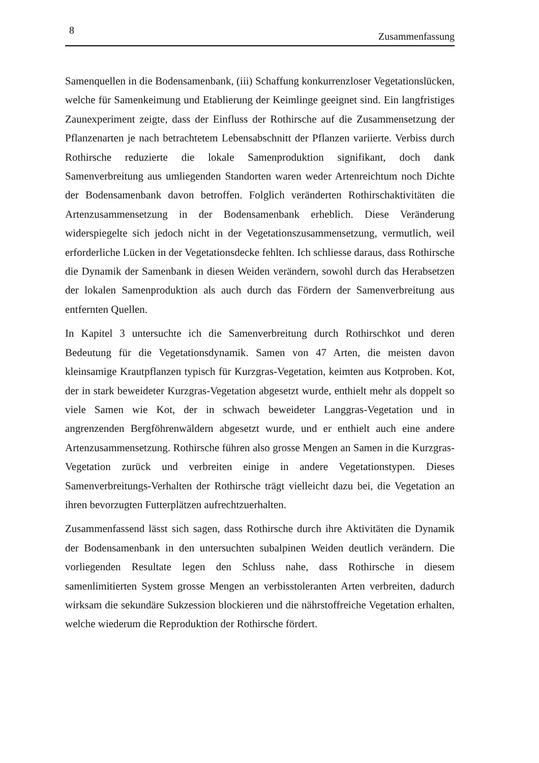8 Zusammenfassung
Samenquellen in die Bodensamenbank, (iii) Schaffung konkurrenzloser Vegetationslücken, welche für Samenkeimung und Etablierung der Keimlinge geeignet sind. Ein langfristiges Zaunexperiment zeigte, dass der Einfluss der Rothirsche auf die Zusammensetzung der Pflanzenarten je nach betrachtetem Lebensabschnitt der Pflanzen variierte. Verbiss durch Rothirsche reduzierte die lokale Samenproduktion signifikant, doch dank Samenverbreitung aus umliegenden Standorten waren weder Artenreichtum noch Dichte der Bodensamenbank davon betroffen. Folglich veränderten Rothirschaktivitäten die Artenzusammensetzung in der Bodensamenbank erheblich. Diese Veränderung widerspiegelte sich jedoch nicht in der Vegetationszusammensetzung, vermutlich, weil erforderliche Lücken in der Vegetationsdecke fehlten. Ich schliesse daraus, dass Rothirsche die Dynamik der Samenbank in diesen Weiden verändern, sowohl durch das Herabsetzen der lokalen Samenproduktion als auch durch das Fördern der Samenverbreitung aus entfernten Quellen.
In Kapitel 3 untersuchte ich die Samenverbreitung durch Rothirschkot und deren Bedeutung für die Vegetationsdynamik. Samen von 47 Arten, die meisten davon kleinsamige Krautpflanzen typisch für Kurzgras-Vegetation, keimten aus Kotproben. Kot, der in stark beweideter Kurzgras-Vegetation abgesetzt wurde, enthielt mehr als doppelt so viele Samen wie Kot, der in schwach beweideter Langgras-Vegetation und in angrenzenden Bergföhrenwäldern abgesetzt wurde, und er enthielt auch eine andere Artenzusammensetzung. Rothirsche führen also grosse Mengen an Samen in die Kurzgras-Vegetation zurück und verbreiten einige in andere Vegetationstypen. Dieses Samenverbreitungs-Verhalten der Rothirsche trägt vielleicht dazu bei, die Vegetation an ihren bevorzugten Futterplätzen aufrechtzuerhalten.
Zusammenfassend lässt sich sagen, dass Rothirsche durch ihre Aktivitäten die Dynamik der Bodensamenbank in den untersuchten subalpinen Weiden deutlich verändern. Die vorliegenden Resultate legen den Schluss nahe, dass Rothirsche in diesem samenlimitierten System grosse Mengen an verbisstoleranten Arten verbreiten, dadurch wirksam die sekundäre Sukzession blockieren und die nährstoffreiche Vegetation erhalten, welche wiederum die Reproduktion der Rothirsche fördert.